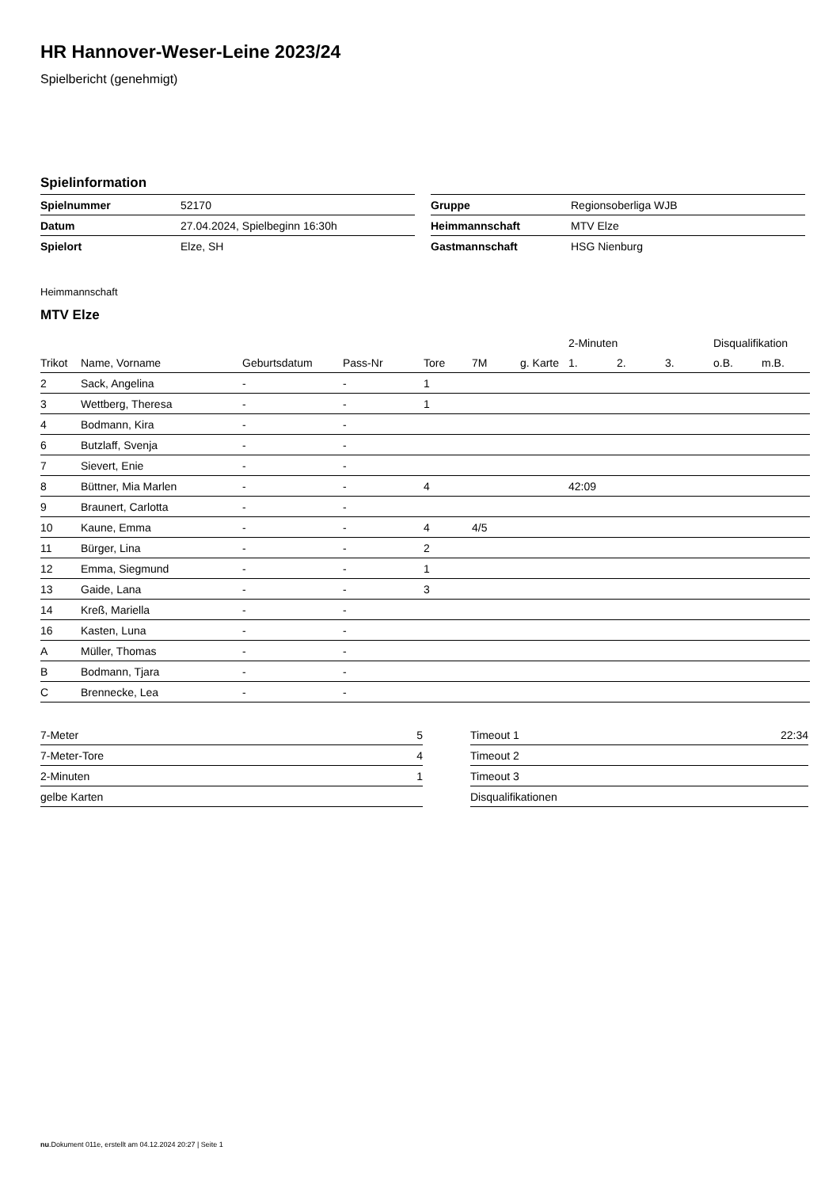HR Hannover-Weser-Leine 2023/24
Spielbericht (genehmigt)
Spielinformation
| Spielnummer | 52170 |
| Datum | 27.04.2024, Spielbeginn 16:30h |
| Spielort | Elze, SH |
| Gruppe | Regionsoberliga WJB |
| Heimmannschaft | MTV Elze |
| Gastmannschaft | HSG Nienburg |
Heimmannschaft
MTV Elze
| | | | | | | | 2-Minuten | | | Disqualifikation | |
| --- | --- | --- | --- | --- | --- | --- | --- | --- | --- | --- | --- |
| Trikot | Name, Vorname | Geburtsdatum | Pass-Nr | Tore | 7M | g. Karte | 1. | 2. | 3. | o.B. | m.B. |
| 2 | Sack, Angelina | - | - | 1 | | | | | | | |
| 3 | Wettberg, Theresa | - | - | 1 | | | | | | | |
| 4 | Bodmann, Kira | - | - | | | | | | | | |
| 6 | Butzlaff, Svenja | - | - | | | | | | | | |
| 7 | Sievert, Enie | - | - | | | | | | | | |
| 8 | Büttner, Mia Marlen | - | - | 4 | | | 42:09 | | | | |
| 9 | Braunert, Carlotta | - | - | | | | | | | | |
| 10 | Kaune, Emma | - | - | 4 | 4/5 | | | | | | |
| 11 | Bürger, Lina | - | - | 2 | | | | | | | |
| 12 | Emma, Siegmund | - | - | 1 | | | | | | | |
| 13 | Gaide, Lana | - | - | 3 | | | | | | | |
| 14 | Kreß, Mariella | - | - | | | | | | | | |
| 16 | Kasten, Luna | - | - | | | | | | | | |
| A | Müller, Thomas | - | - | | | | | | | | |
| B | Bodmann, Tjara | - | - | | | | | | | | |
| C | Brennecke, Lea | - | - | | | | | | | | |
| 7-Meter | 5 |
| 7-Meter-Tore | 4 |
| 2-Minuten | 1 |
| gelbe Karten | |
| Timeout 1 | 22:34 |
| Timeout 2 | |
| Timeout 3 | |
| Disqualifikationen | |
nu.Dokument 011e, erstellt am 04.12.2024 20:27 | Seite 1